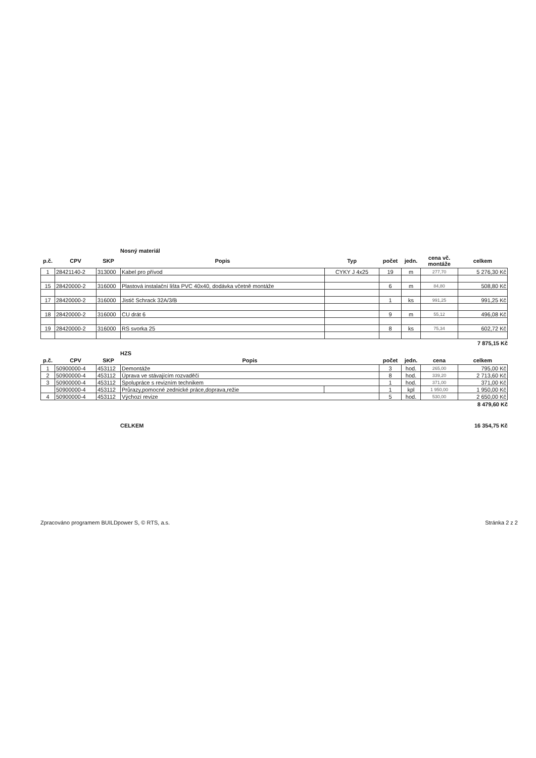Nosný materiál
| p.č. | CPV | SKP | Popis | Typ | počet | jedn. | cena vč. montáže | celkem |
| --- | --- | --- | --- | --- | --- | --- | --- | --- |
| 1 | 28421140-2 | 313000 | Kabel pro přívod | CYKY J 4x25 | 19 | m | 277,70 | 5 276,30 Kč |
| 15 | 28420000-2 | 316000 | Plastová instalační lišta PVC 40x40, dodávka včetně montáže | | 6 | m | 84,80 | 508,80 Kč |
| 17 | 28420000-2 | 316000 | Jistič Schrack 32A/3/B | | 1 | ks | 991,25 | 991,25 Kč |
| 18 | 28420000-2 | 316000 | CU drát 6 | | 9 | m | 55,12 | 496,08 Kč |
| 19 | 28420000-2 | 316000 | RS svorka 25 | | 8 | ks | 75,34 | 602,72 Kč |
7 875,15 Kč
HZS
| p.č. | CPV | SKP | Popis | | počet | jedn. | cena | celkem |
| --- | --- | --- | --- | --- | --- | --- | --- | --- |
| 1 | 50900000-4 | 453112 | Demontáže | | 3 | hod. | 265,00 | 795,00 Kč |
| 2 | 50900000-4 | 453112 | Úprava ve stávajícím rozvaděči | | 8 | hod. | 339,20 | 2 713,60 Kč |
| 3 | 50900000-4 | 453112 | Spolupráce s revizním technikem | | 1 | hod. | 371,00 | 371,00 Kč |
| | 50900000-4 | 453112 | Průrazy,pomocné zednické práce,doprava,režie | | 1 | kpl | 1 950,00 | 1 950,00 Kč |
| 4 | 50900000-4 | 453112 | Výchozí revize | | 5 | hod. | 530,00 | 2 650,00 Kč |
8 479,60 Kč
CELKEM 16 354,75 Kč
Zpracováno programem BUILDpower S, © RTS, a.s. Stránka 2 z 2